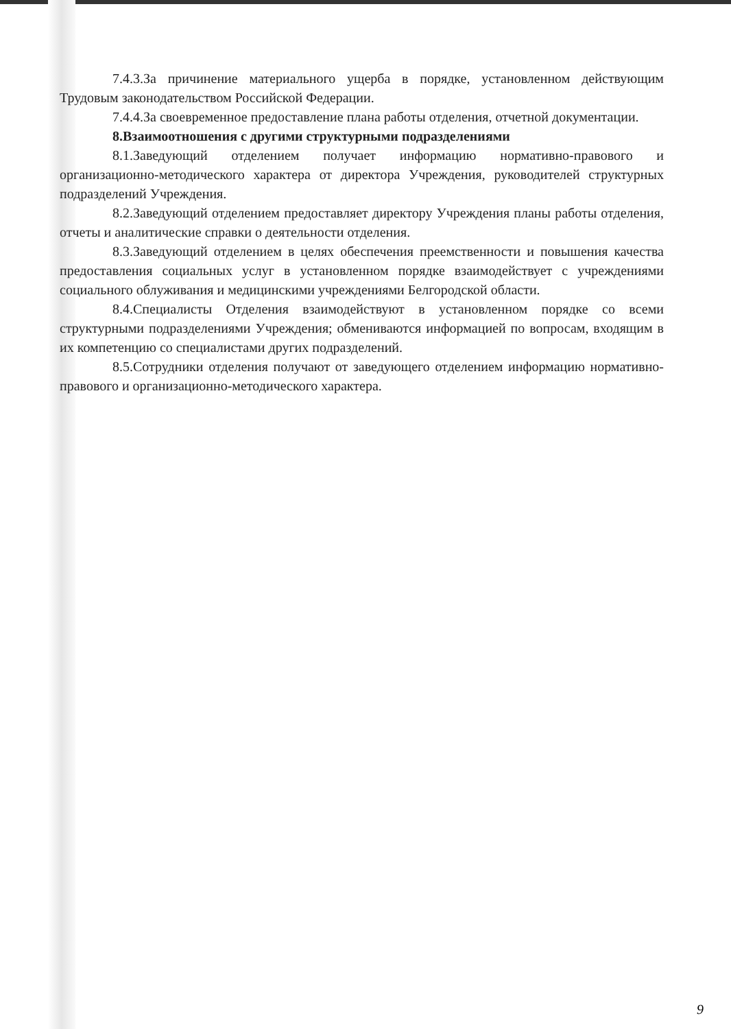7.4.3.За причинение материального ущерба в порядке, установленном действующим Трудовым законодательством Российской Федерации.
7.4.4.За своевременное предоставление плана работы отделения, отчетной документации.
8.Взаимоотношения с другими структурными подразделениями
8.1.Заведующий отделением получает информацию нормативно-правового и организационно-методического характера от директора Учреждения, руководителей структурных подразделений Учреждения.
8.2.Заведующий отделением предоставляет директору Учреждения планы работы отделения, отчеты и аналитические справки о деятельности отделения.
8.3.Заведующий отделением в целях обеспечения преемственности и повышения качества предоставления социальных услуг в установленном порядке взаимодействует с учреждениями социального облуживания и медицинскими учреждениями Белгородской области.
8.4.Специалисты Отделения взаимодействуют в установленном порядке со всеми структурными подразделениями Учреждения; обмениваются информацией по вопросам, входящим в их компетенцию со специалистами других подразделений.
8.5.Сотрудники отделения получают от заведующего отделением информацию нормативно-правового и организационно-методического характера.
9